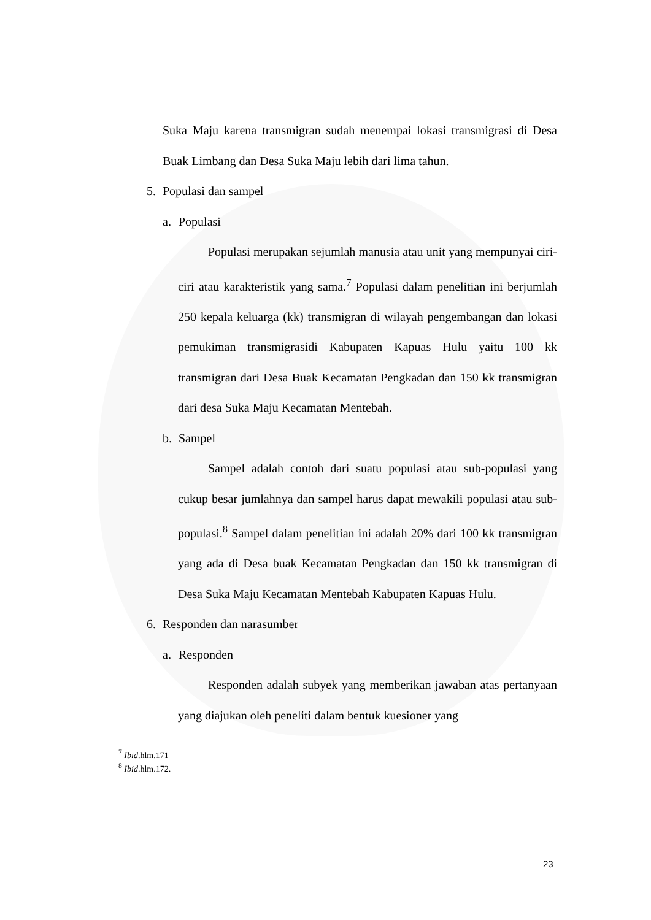Suka Maju karena transmigran sudah menempai lokasi transmigrasi di Desa Buak Limbang dan Desa Suka Maju lebih dari lima tahun.
5. Populasi dan sampel
a. Populasi
Populasi merupakan sejumlah manusia atau unit yang mempunyai ciri-ciri atau karakteristik yang sama.<sup>7</sup> Populasi dalam penelitian ini berjumlah 250 kepala keluarga (kk) transmigran di wilayah pengembangan dan lokasi pemukiman transmigrasidi Kabupaten Kapuas Hulu yaitu 100 kk transmigran dari Desa Buak Kecamatan Pengkadan dan 150 kk transmigran dari desa Suka Maju Kecamatan Mentebah.
b. Sampel
Sampel adalah contoh dari suatu populasi atau sub-populasi yang cukup besar jumlahnya dan sampel harus dapat mewakili populasi atau sub-populasi.<sup>8</sup> Sampel dalam penelitian ini adalah 20% dari 100 kk transmigran yang ada di Desa buak Kecamatan Pengkadan dan 150 kk transmigran di Desa Suka Maju Kecamatan Mentebah Kabupaten Kapuas Hulu.
6. Responden dan narasumber
a. Responden
Responden adalah subyek yang memberikan jawaban atas pertanyaan yang diajukan oleh peneliti dalam bentuk kuesioner yang
<sup>7</sup> Ibid.hlm.171
<sup>8</sup> Ibid.hlm.172.
23